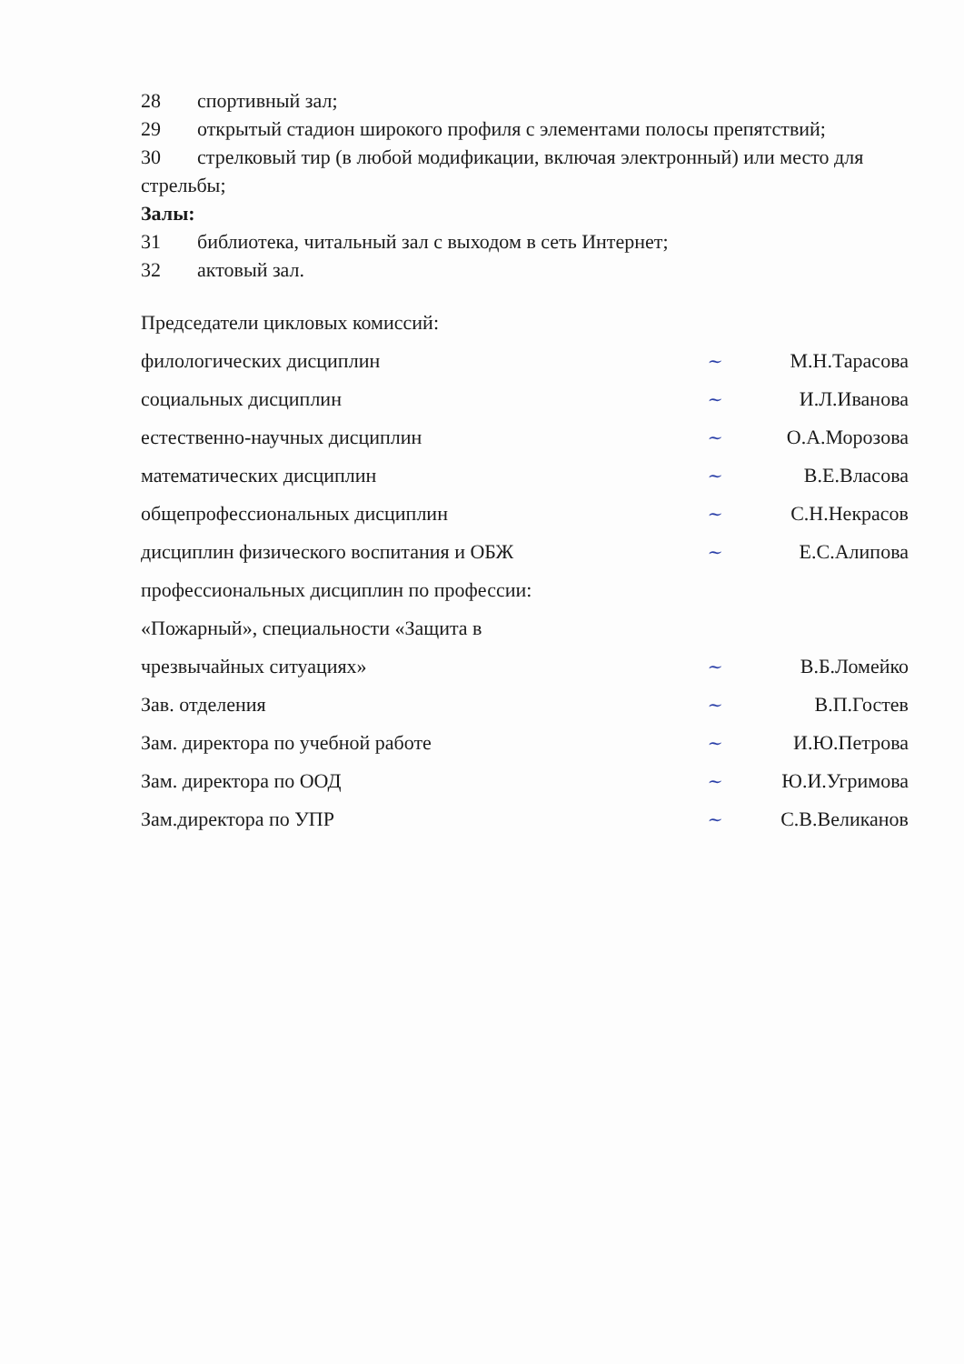28 спортивный зал;
29 открытый стадион широкого профиля с элементами полосы препятствий;
30 стрелковый тир (в любой модификации, включая электронный) или место для стрельбы;
Залы:
31 библиотека, читальный зал с выходом в сеть Интернет;
32 актовый зал.
| Председатели цикловых комиссий: | | |
| филологических дисциплин | ~ | М.Н.Тарасова |
| социальных дисциплин | ~ | И.Л.Иванова |
| естественно-научных дисциплин | ~ | О.А.Морозова |
| математических дисциплин | ~ | В.Е.Власова |
| общепрофессиональных дисциплин | ~ | С.Н.Некрасов |
| дисциплин физического воспитания и ОБЖ | ~ | Е.С.Алипова |
| профессиональных дисциплин по профессии: | | |
| «Пожарный», специальности «Защита в | | |
| чрезвычайных ситуациях» | ~ | В.Б.Ломейко |
| Зав. отделения | ~ | В.П.Гостев |
| Зам. директора по учебной работе | ~ | И.Ю.Петрова |
| Зам. директора по ООД | ~ | Ю.И.Угримова |
| Зам.директора по УПР | ~ | С.В.Великанов |